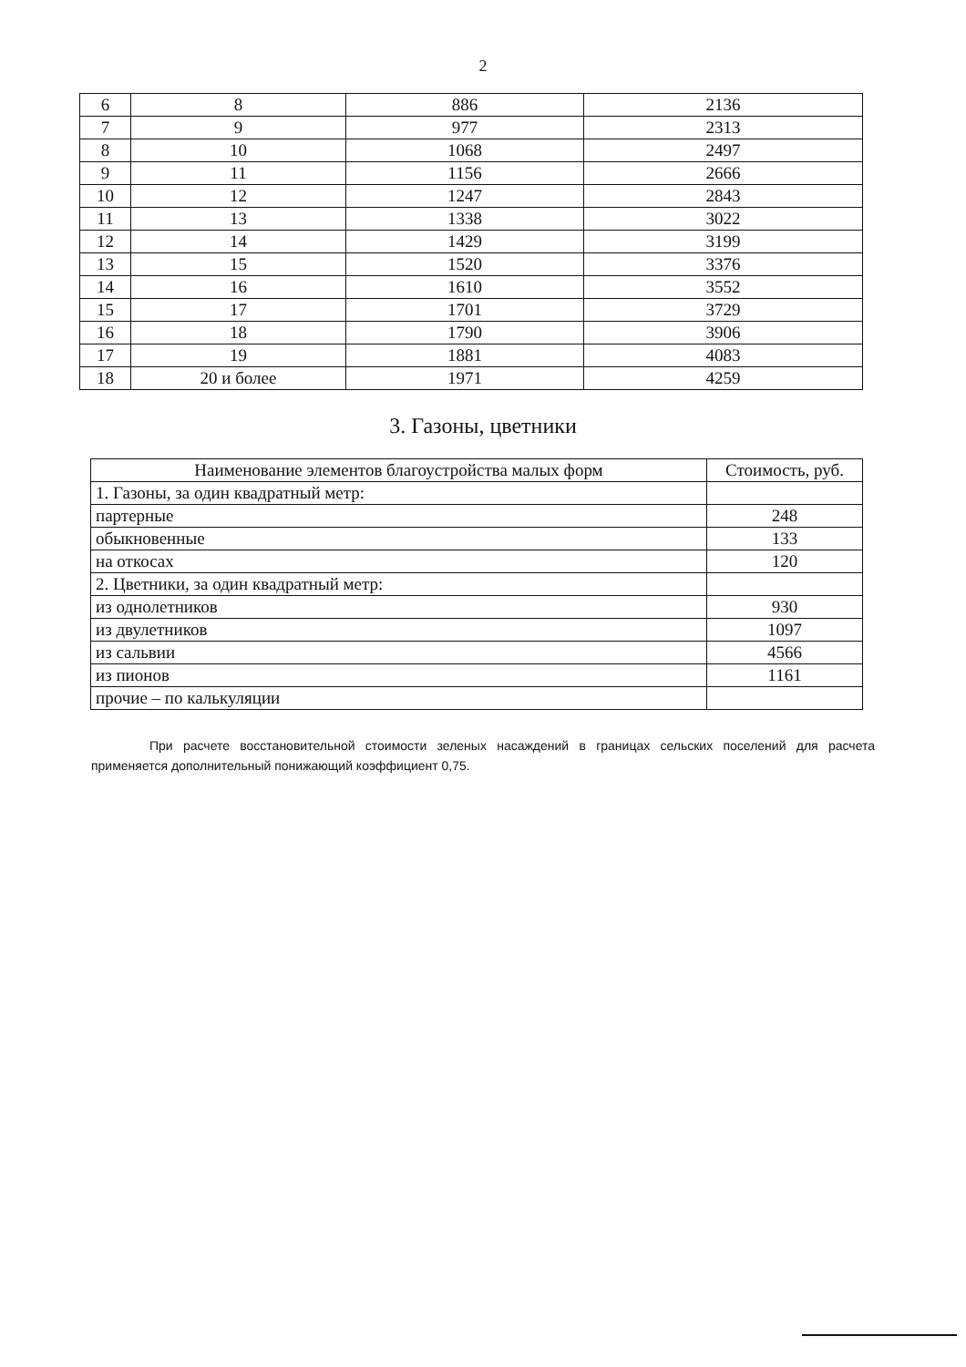2
| 6 | 8 | 886 | 2136 |
| 7 | 9 | 977 | 2313 |
| 8 | 10 | 1068 | 2497 |
| 9 | 11 | 1156 | 2666 |
| 10 | 12 | 1247 | 2843 |
| 11 | 13 | 1338 | 3022 |
| 12 | 14 | 1429 | 3199 |
| 13 | 15 | 1520 | 3376 |
| 14 | 16 | 1610 | 3552 |
| 15 | 17 | 1701 | 3729 |
| 16 | 18 | 1790 | 3906 |
| 17 | 19 | 1881 | 4083 |
| 18 | 20 и более | 1971 | 4259 |
3. Газоны, цветники
| Наименование элементов благоустройства малых форм | Стоимость, руб. |
| --- | --- |
| 1. Газоны, за один квадратный метр: | |
| партерные | 248 |
| обыкновенные | 133 |
| на откосах | 120 |
| 2. Цветники, за один квадратный метр: | |
| из однолетников | 930 |
| из двулетников | 1097 |
| из сальвии | 4566 |
| из пионов | 1161 |
| прочие – по калькуляции | |
При расчете восстановительной стоимости зеленых насаждений в границах сельских поселений для расчета применяется дополнительный понижающий коэффициент 0,75.